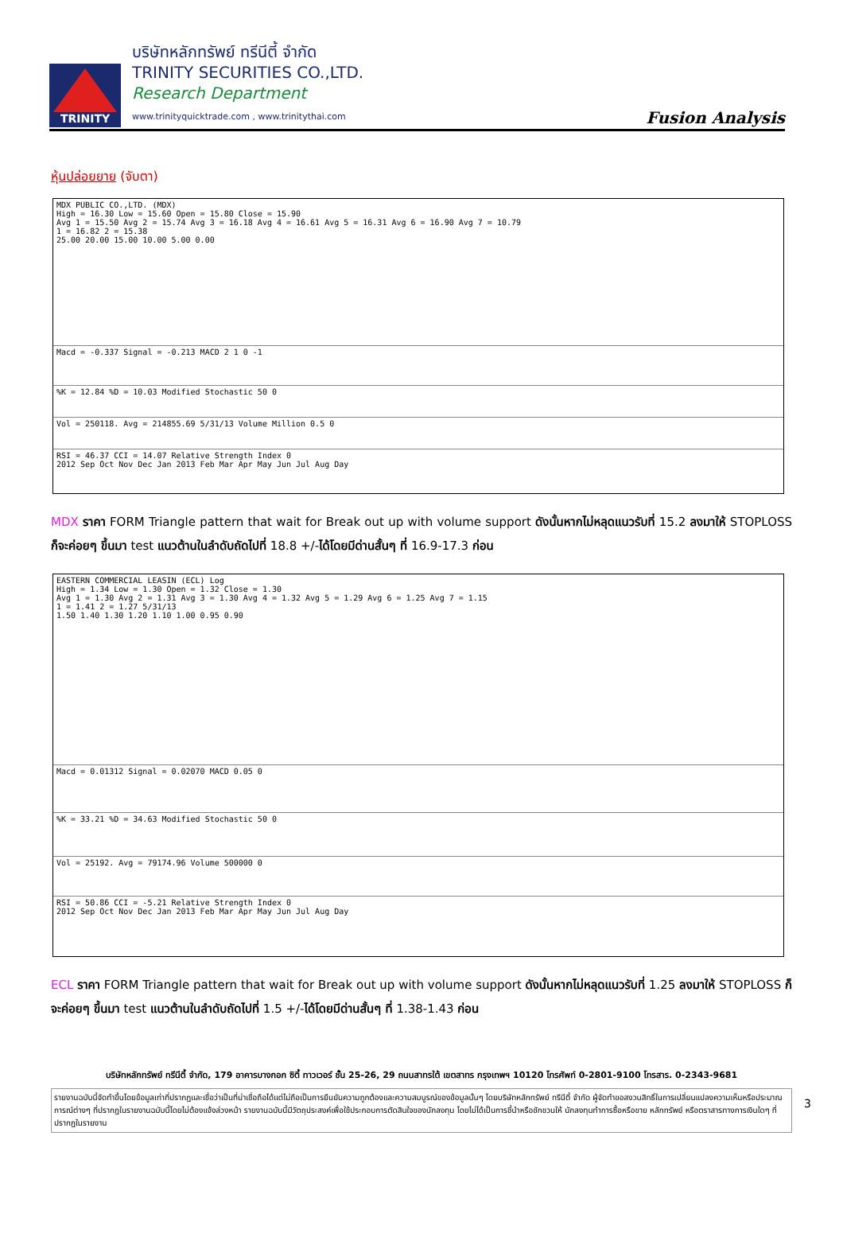TRINITY
บริษัทหลักทรัพย์ ทรีนีตี้ จำกัด
TRINITY SECURITIES CO.,LTD.
Research Department
www.trinityquicktrade.com , www.trinitythai.com
Fusion Analysis
หุ้นปล่อยยาย (จับตา)
MDX PUBLIC CO.,LTD. (MDX)
High = 16.30 Low = 15.60 Open = 15.80 Close = 15.90
Avg 1 = 15.50 Avg 2 = 15.74 Avg 3 = 16.18 Avg 4 = 16.61 Avg 5 = 16.31 Avg 6 = 16.90 Avg 7 = 10.79
1 = 16.82 2 = 15.38
25.00 20.00 15.00 10.00 5.00 0.00
Macd = -0.337 Signal = -0.213 MACD 2 1 0 -1
%K = 12.84 %D = 10.03 Modified Stochastic 50 0
Vol = 250118. Avg = 214855.69 5/31/13 Volume Million 0.5 0
RSI = 46.37 CCI = 14.07 Relative Strength Index 0
2012 Sep Oct Nov Dec Jan 2013 Feb Mar Apr May Jun Jul Aug Day
MDX ราคา FORM Triangle pattern that wait for Break out up with volume support ดังนั้นหากไม่หลุดแนวรับที่ 15.2 ลงมาให้ STOPLOSS ก็จะค่อยๆ ขึ้นมา test แนวต้านในลำดับถัดไปที่ 18.8 +/-ได้โดยมีด่านสั้นๆ ที่ 16.9-17.3 ก่อน
EASTERN COMMERCIAL LEASIN (ECL) Log
High = 1.34 Low = 1.30 Open = 1.32 Close = 1.30
Avg 1 = 1.30 Avg 2 = 1.31 Avg 3 = 1.30 Avg 4 = 1.32 Avg 5 = 1.29 Avg 6 = 1.25 Avg 7 = 1.15
1 = 1.41 2 = 1.27 5/31/13
1.50 1.40 1.30 1.20 1.10 1.00 0.95 0.90
Macd = 0.01312 Signal = 0.02070 MACD 0.05 0
%K = 33.21 %D = 34.63 Modified Stochastic 50 0
Vol = 25192. Avg = 79174.96 Volume 500000 0
RSI = 50.86 CCI = -5.21 Relative Strength Index 0
2012 Sep Oct Nov Dec Jan 2013 Feb Mar Apr May Jun Jul Aug Day
ECL ราคา FORM Triangle pattern that wait for Break out up with volume support ดังนั้นหากไม่หลุดแนวรับที่ 1.25 ลงมาให้ STOPLOSS ก็จะค่อยๆ ขึ้นมา test แนวต้านในลำดับถัดไปที่ 1.5 +/-ได้โดยมีด่านสั้นๆ ที่ 1.38-1.43 ก่อน
บริษัทหลักทรัพย์ ทรีนีตี้ จำกัด, 179 อาคารบางกอก ซิตี้ ทาวเวอร์ ชั้น 25-26, 29 ถนนสาทรใต้ เขตสาทร กรุงเทพฯ 10120 โทรศัพท์ 0-2801-9100 โทรสาร. 0-2343-9681
รายงานฉบับนี้จัดทำขึ้นโดยข้อมูลเท่าที่ปรากฏและเชื่อว่าเป็นที่น่าเชื่อถือได้แต่ไม่ถือเป็นการยืนยันความถูกต้องและความสมบูรณ์ของข้อมูลนั้นๆ โดยบริษัทหลักทรัพย์ ทรีนีตี้ จำกัด ผู้จัดทำขอสงวนสิทธิ์ในการเปลี่ยนแปลงความเห็นหรือประมาณการณ์ต่างๆ ที่ปรากฏในรายงานฉบับนี้โดยไม่ต้องแจ้งล่วงหน้า รายงานฉบับนี้มีวัตถุประสงค์เพื่อใช้ประกอบการตัดสินใจของนักลงทุน โดยไม่ได้เป็นการชี้นำหรือชักชวนให้ นักลงทุนทำการซื้อหรือขาย หลักทรัพย์ หรือตราสารทางการเงินใดๆ ที่ปรากฏในรายงาน
3